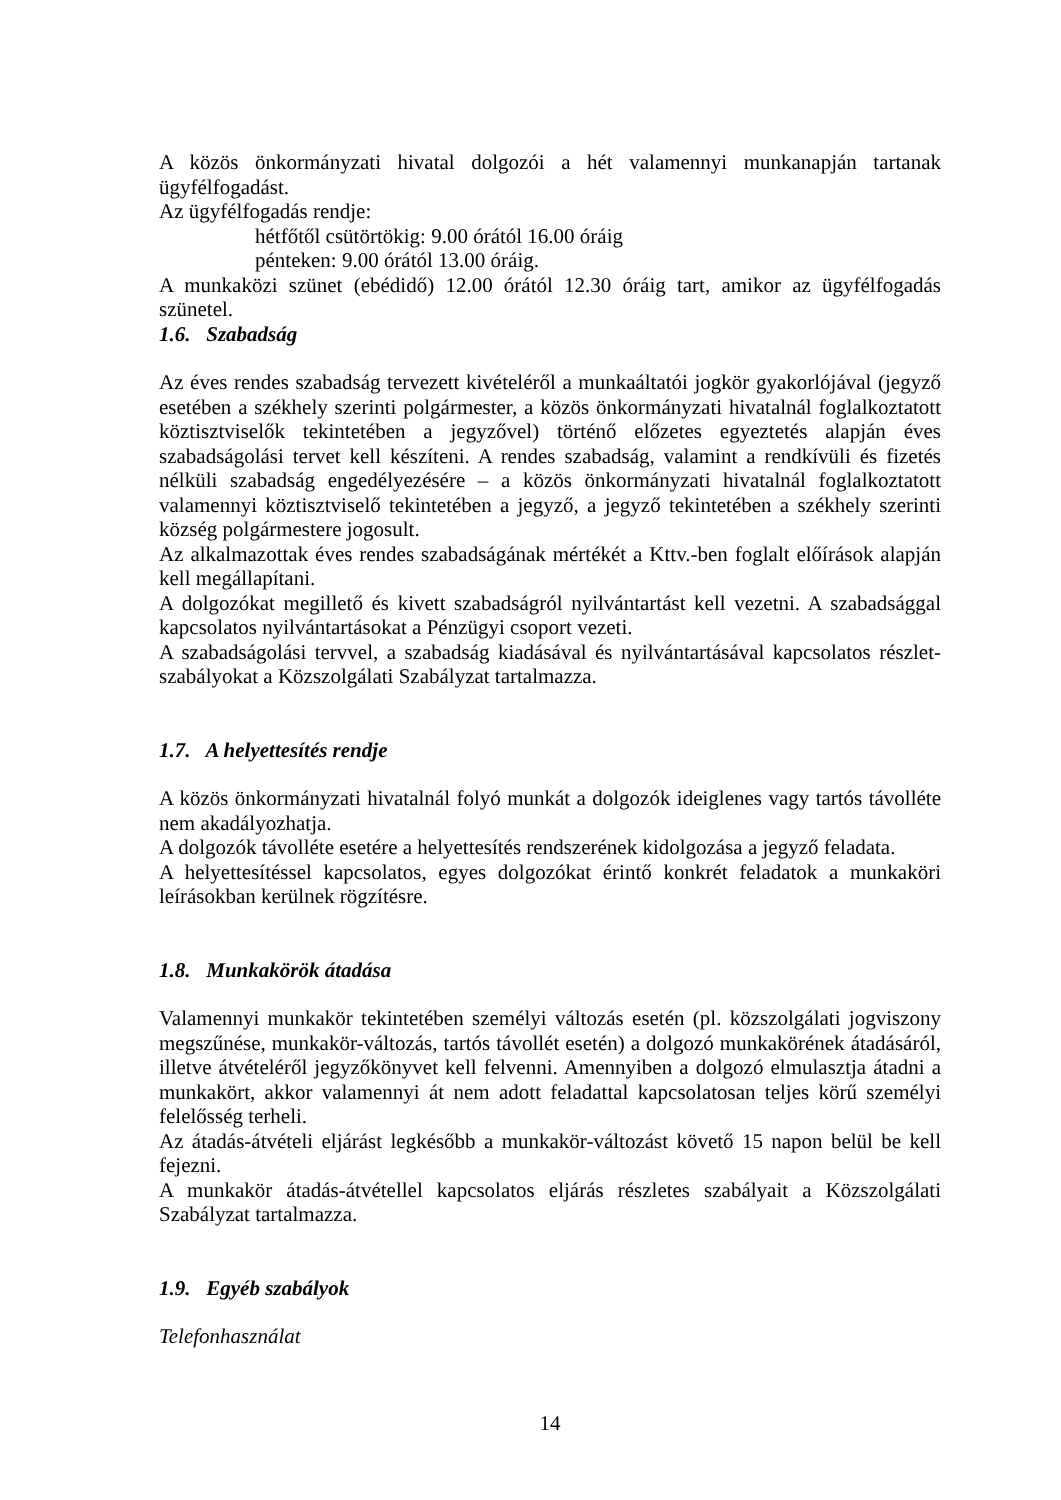A közös önkormányzati hivatal dolgozói a hét valamennyi munkanapján tartanak ügyfélfogadást.
Az ügyfélfogadás rendje:
hétfőtől csütörtökig: 9.00 órától 16.00 óráig
pénteken: 9.00 órától 13.00 óráig.
A munkaközi szünet (ebédidő) 12.00 órától 12.30 óráig tart, amikor az ügyfélfogadás szünetel.
1.6. Szabadság
Az éves rendes szabadság tervezett kivételéről a munkaáltatói jogkör gyakorlójával (jegyző esetében a székhely szerinti polgármester, a közös önkormányzati hivatalnál foglalkoztatott köztisztviselők tekintetében a jegyzővel) történő előzetes egyeztetés alapján éves szabadságolási tervet kell készíteni. A rendes szabadság, valamint a rendkívüli és fizetés nélküli szabadság engedélyezésére – a közös önkormányzati hivatalnál foglalkoztatott valamennyi köztisztviselő tekintetében a jegyző, a jegyző tekintetében a székhely szerinti község polgármestere jogosult.
Az alkalmazottak éves rendes szabadságának mértékét a Kttv.-ben foglalt előírások alapján kell megállapítani.
A dolgozókat megillető és kivett szabadságról nyilvántartást kell vezetni. A szabadsággal kapcsolatos nyilvántartásokat a Pénzügyi csoport vezeti.
A szabadságolási tervvel, a szabadság kiadásával és nyilvántartásával kapcsolatos részlet-szabályokat a Közszolgálati Szabályzat tartalmazza.
1.7. A helyettesítés rendje
A közös önkormányzati hivatalnál folyó munkát a dolgozók ideiglenes vagy tartós távolléte nem akadályozhatja.
A dolgozók távolléte esetére a helyettesítés rendszerének kidolgozása a jegyző feladata.
A helyettesítéssel kapcsolatos, egyes dolgozókat érintő konkrét feladatok a munkaköri leírásokban kerülnek rögzítésre.
1.8. Munkakörök átadása
Valamennyi munkakör tekintetében személyi változás esetén (pl. közszolgálati jogviszony megszűnése, munkakör-változás, tartós távollét esetén) a dolgozó munkakörének átadásáról, illetve átvételéről jegyzőkönyvet kell felvenni. Amennyiben a dolgozó elmulasztja átadni a munkakört, akkor valamennyi át nem adott feladattal kapcsolatosan teljes körű személyi felelősség terheli.
Az átadás-átvételi eljárást legkésőbb a munkakör-változást követő 15 napon belül be kell fejezni.
A munkakör átadás-átvétellel kapcsolatos eljárás részletes szabályait a Közszolgálati Szabályzat tartalmazza.
1.9. Egyéb szabályok
Telefonhasználat
14